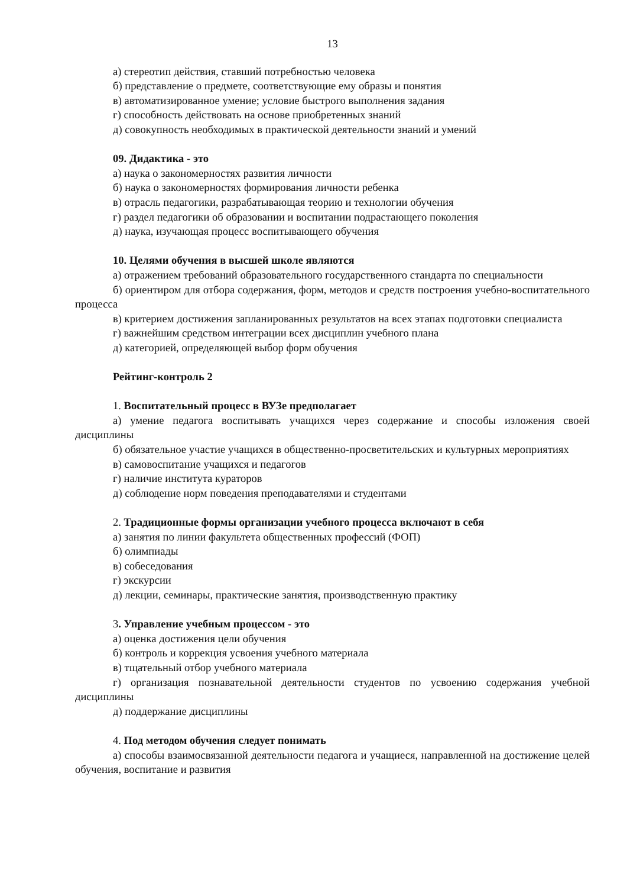13
а) стереотип действия, ставший потребностью человека
б) представление о предмете, соответствующие ему образы и понятия
в) автоматизированное умение; условие быстрого выполнения задания
г) способность действовать на основе приобретенных знаний
д) совокупность необходимых в практической деятельности знаний и умений
09. Дидактика - это
а) наука о закономерностях развития личности
б) наука о закономерностях формирования личности ребенка
в) отрасль педагогики, разрабатывающая теорию и технологии обучения
г) раздел педагогики об образовании и воспитании подрастающего поколения
д) наука, изучающая процесс воспитывающего обучения
10. Целями обучения в высшей школе являются
а) отражением требований образовательного государственного стандарта по специальности
б) ориентиром для отбора содержания, форм, методов и средств построения учебно-воспитательного процесса
в) критерием достижения запланированных результатов на всех этапах подготовки специалиста
г) важнейшим средством интеграции всех дисциплин учебного плана
д) категорией, определяющей выбор форм обучения
Рейтинг-контроль 2
1. Воспитательный процесс в ВУЗе предполагает
а) умение педагога воспитывать учащихся через содержание и способы изложения своей дисциплины
б) обязательное участие учащихся в общественно-просветительских и культурных мероприятиях
в) самовоспитание учащихся и педагогов
г) наличие института кураторов
д) соблюдение норм поведения преподавателями и студентами
2. Традиционные формы организации учебного процесса включают в себя
а) занятия по линии факультета общественных профессий (ФОП)
б) олимпиады
в) собеседования
г) экскурсии
д) лекции, семинары, практические занятия, производственную практику
3. Управление учебным процессом - это
а) оценка достижения цели обучения
б) контроль и коррекция усвоения учебного материала
в) тщательный отбор учебного материала
г) организация познавательной деятельности студентов по усвоению содержания учебной дисциплины
д) поддержание дисциплины
4. Под методом обучения следует понимать
а) способы взаимосвязанной деятельности педагога и учащиеся, направленной на достижение целей обучения, воспитание и развития